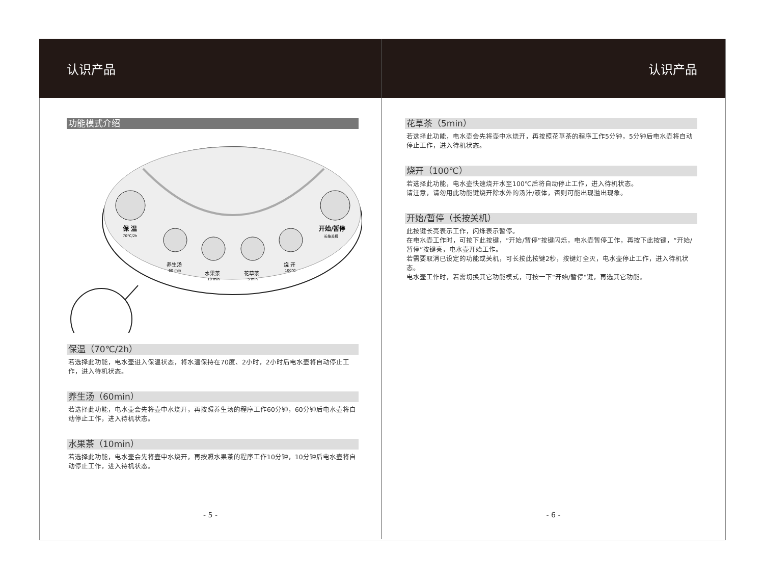认识产品
功能模式介绍
保 温
70°C/2h
开始/暂停
长按关机
养生汤
60 min
水果茶
10 min
花草茶
5 min
烧 开
100°C
保温（70℃/2h）
若选择此功能，电水壶进入保温状态，将水温保持在70度、2小时，2小时后电水壶将自动停止工作，进入待机状态。
养生汤（60min）
若选择此功能，电水壶会先将壶中水烧开，再按照养生汤的程序工作60分钟，60分钟后电水壶将自动停止工作，进入待机状态。
水果茶（10min）
若选择此功能，电水壶会先将壶中水烧开，再按照水果茶的程序工作10分钟，10分钟后电水壶将自动停止工作，进入待机状态。
- 5 -
认识产品
花草茶（5min）
若选择此功能，电水壶会先将壶中水烧开，再按照花草茶的程序工作5分钟，5分钟后电水壶将自动停止工作，进入待机状态。
烧开（100℃）
若选择此功能，电水壶快速烧开水至100℃后将自动停止工作，进入待机状态。
请注意，请勿用此功能键烧开除水外的汤汁/液体，否则可能出现溢出现象。
开始/暂停（长按关机）
此按键长亮表示工作，闪烁表示暂停。
在电水壶工作时，可按下此按键，“开始/暂停”按键闪烁，电水壶暂停工作，再按下此按键，“开始/暂停”按键亮，电水壶开始工作。
若需要取消已设定的功能或关机，可长按此按键2秒，按键灯全灭，电水壶停止工作，进入待机状态。
电水壶工作时，若需切换其它功能模式，可按一下"开始/暂停"键，再选其它功能。
- 6 -